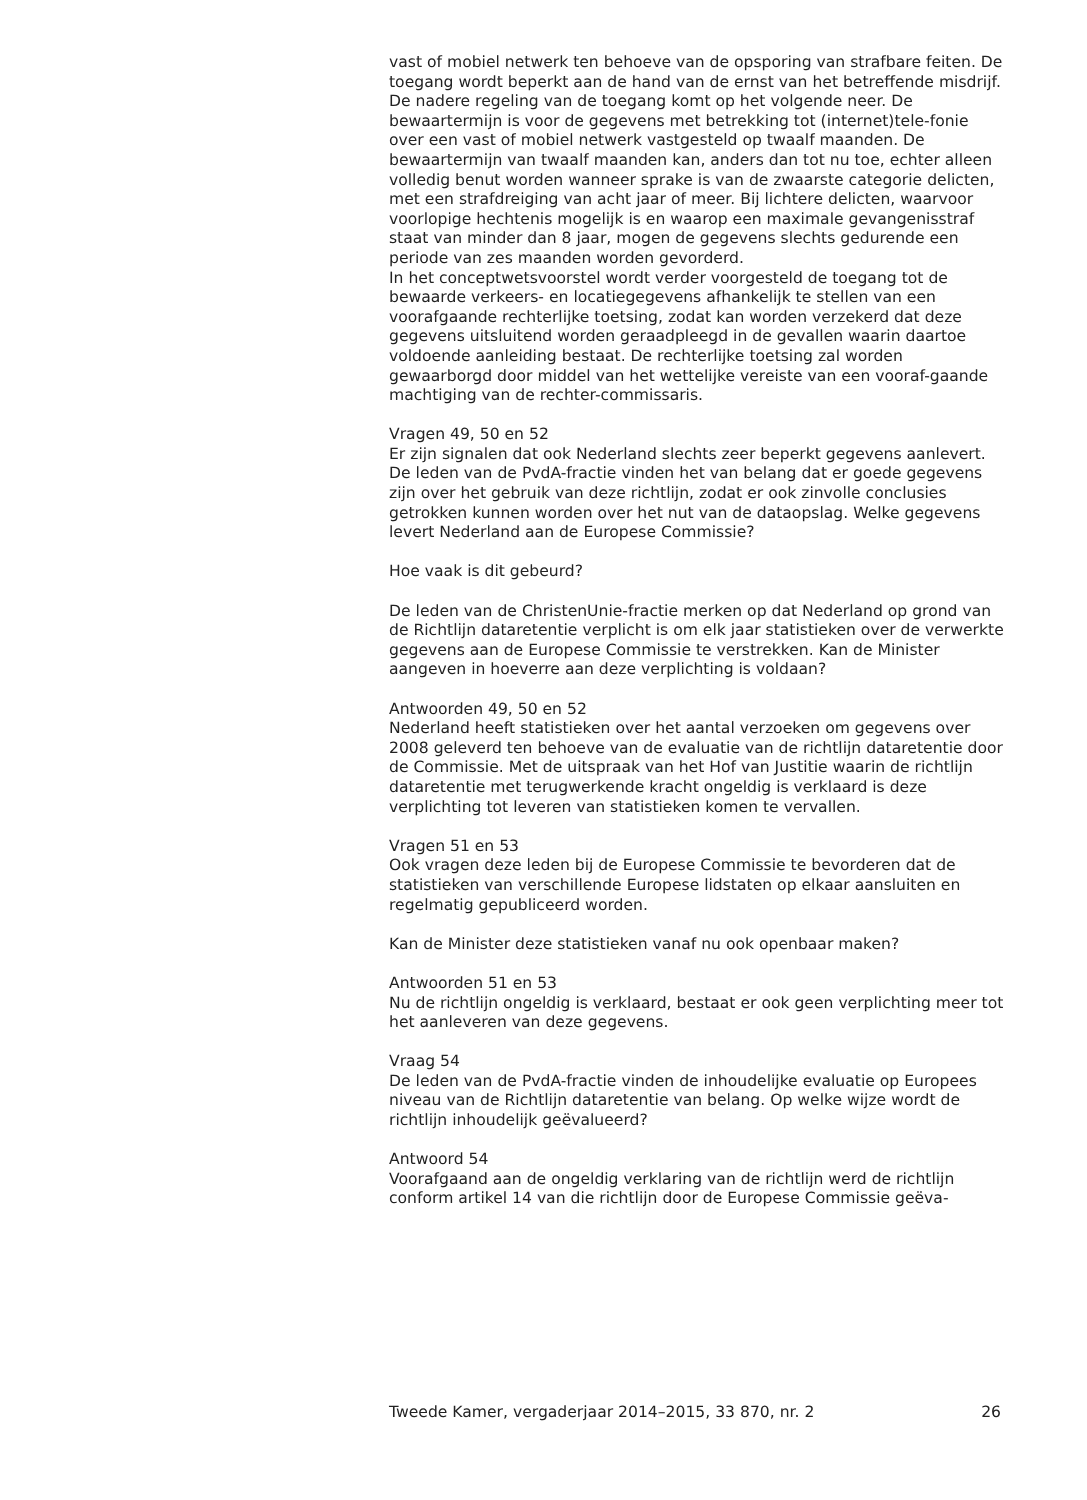vast of mobiel netwerk ten behoeve van de opsporing van strafbare feiten. De toegang wordt beperkt aan de hand van de ernst van het betreffende misdrijf. De nadere regeling van de toegang komt op het volgende neer. De bewaartermijn is voor de gegevens met betrekking tot (internet)tele-fonie over een vast of mobiel netwerk vastgesteld op twaalf maanden. De bewaartermijn van twaalf maanden kan, anders dan tot nu toe, echter alleen volledig benut worden wanneer sprake is van de zwaarste categorie delicten, met een strafdreiging van acht jaar of meer. Bij lichtere delicten, waarvoor voorlopige hechtenis mogelijk is en waarop een maximale gevangenisstraf staat van minder dan 8 jaar, mogen de gegevens slechts gedurende een periode van zes maanden worden gevorderd.
In het conceptwetsvoorstel wordt verder voorgesteld de toegang tot de bewaarde verkeers- en locatiegegevens afhankelijk te stellen van een voorafgaande rechterlijke toetsing, zodat kan worden verzekerd dat deze gegevens uitsluitend worden geraadpleegd in de gevallen waarin daartoe voldoende aanleiding bestaat. De rechterlijke toetsing zal worden gewaarborgd door middel van het wettelijke vereiste van een vooraf-gaande machtiging van de rechter-commissaris.
Vragen 49, 50 en 52
Er zijn signalen dat ook Nederland slechts zeer beperkt gegevens aanlevert. De leden van de PvdA-fractie vinden het van belang dat er goede gegevens zijn over het gebruik van deze richtlijn, zodat er ook zinvolle conclusies getrokken kunnen worden over het nut van de dataopslag. Welke gegevens levert Nederland aan de Europese Commissie?
Hoe vaak is dit gebeurd?
De leden van de ChristenUnie-fractie merken op dat Nederland op grond van de Richtlijn dataretentie verplicht is om elk jaar statistieken over de verwerkte gegevens aan de Europese Commissie te verstrekken. Kan de Minister aangeven in hoeverre aan deze verplichting is voldaan?
Antwoorden 49, 50 en 52
Nederland heeft statistieken over het aantal verzoeken om gegevens over 2008 geleverd ten behoeve van de evaluatie van de richtlijn dataretentie door de Commissie. Met de uitspraak van het Hof van Justitie waarin de richtlijn dataretentie met terugwerkende kracht ongeldig is verklaard is deze verplichting tot leveren van statistieken komen te vervallen.
Vragen 51 en 53
Ook vragen deze leden bij de Europese Commissie te bevorderen dat de statistieken van verschillende Europese lidstaten op elkaar aansluiten en regelmatig gepubliceerd worden.
Kan de Minister deze statistieken vanaf nu ook openbaar maken?
Antwoorden 51 en 53
Nu de richtlijn ongeldig is verklaard, bestaat er ook geen verplichting meer tot het aanleveren van deze gegevens.
Vraag 54
De leden van de PvdA-fractie vinden de inhoudelijke evaluatie op Europees niveau van de Richtlijn dataretentie van belang. Op welke wijze wordt de richtlijn inhoudelijk geëvalueerd?
Antwoord 54
Voorafgaand aan de ongeldig verklaring van de richtlijn werd de richtlijn conform artikel 14 van die richtlijn door de Europese Commissie geëva-
Tweede Kamer, vergaderjaar 2014–2015, 33 870, nr. 2 26